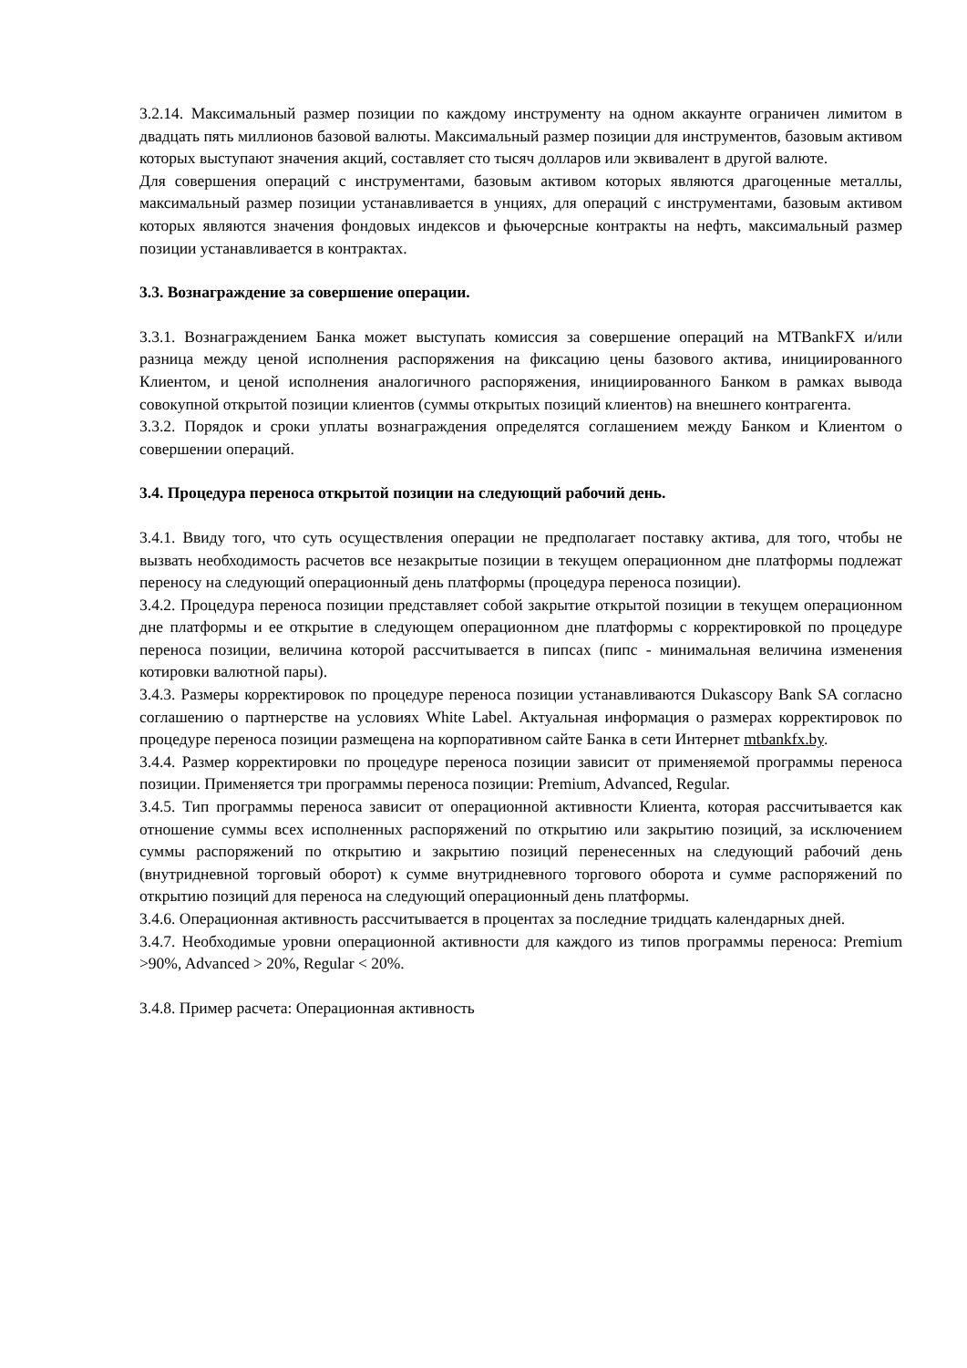3.2.14. Максимальный размер позиции по каждому инструменту на одном аккаунте ограничен лимитом в двадцать пять миллионов базовой валюты. Максимальный размер позиции для инструментов, базовым активом которых выступают значения акций, составляет сто тысяч долларов или эквивалент в другой валюте.
Для совершения операций с инструментами, базовым активом которых являются драгоценные металлы, максимальный размер позиции устанавливается в унциях, для операций с инструментами, базовым активом которых являются значения фондовых индексов и фьючерсные контракты на нефть, максимальный размер позиции устанавливается в контрактах.
3.3. Вознаграждение за совершение операции.
3.3.1. Вознаграждением Банка может выступать комиссия за совершение операций на MTBankFX и/или разница между ценой исполнения распоряжения на фиксацию цены базового актива, инициированного Клиентом, и ценой исполнения аналогичного распоряжения, инициированного Банком в рамках вывода совокупной открытой позиции клиентов (суммы открытых позиций клиентов) на внешнего контрагента.
3.3.2. Порядок и сроки уплаты вознаграждения определятся соглашением между Банком и Клиентом о совершении операций.
3.4. Процедура переноса открытой позиции на следующий рабочий день.
3.4.1. Ввиду того, что суть осуществления операции не предполагает поставку актива, для того, чтобы не вызвать необходимость расчетов все незакрытые позиции в текущем операционном дне платформы подлежат переносу на следующий операционный день платформы (процедура переноса позиции).
3.4.2. Процедура переноса позиции представляет собой закрытие открытой позиции в текущем операционном дне платформы и ее открытие в следующем операционном дне платформы с корректировкой по процедуре переноса позиции, величина которой рассчитывается в пипсах (пипс - минимальная величина изменения котировки валютной пары).
3.4.3. Размеры корректировок по процедуре переноса позиции устанавливаются Dukascopy Bank SA согласно соглашению о партнерстве на условиях White Label. Актуальная информация о размерах корректировок по процедуре переноса позиции размещена на корпоративном сайте Банка в сети Интернет mtbankfx.by.
3.4.4. Размер корректировки по процедуре переноса позиции зависит от применяемой программы переноса позиции. Применяется три программы переноса позиции: Premium, Advanced, Regular.
3.4.5. Тип программы переноса зависит от операционной активности Клиента, которая рассчитывается как отношение суммы всех исполненных распоряжений по открытию или закрытию позиций, за исключением суммы распоряжений по открытию и закрытию позиций перенесенных на следующий рабочий день (внутридневной торговый оборот) к сумме внутридневного торгового оборота и сумме распоряжений по открытию позиций для переноса на следующий операционный день платформы.
3.4.6. Операционная активность рассчитывается в процентах за последние тридцать календарных дней.
3.4.7. Необходимые уровни операционной активности для каждого из типов программы переноса: Premium >90%, Advanced > 20%, Regular < 20%.
3.4.8. Пример расчета: Операционная активность